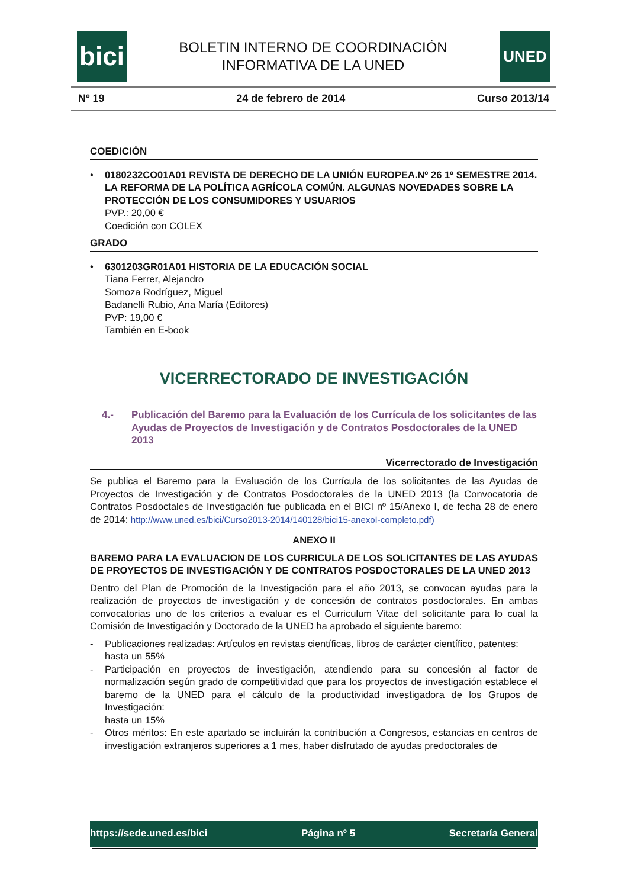bici
BOLETIN INTERNO DE COORDINACIÓN
INFORMATIVA DE LA UNED
UNED
Nº 19 24 de febrero de 2014 Curso 2013/14
COEDICIÓN
• 0180232CO01A01 REVISTA DE DERECHO DE LA UNIÓN EUROPEA.Nº 26 1º SEMESTRE 2014. LA REFORMA DE LA POLÍTICA AGRÍCOLA COMÚN. ALGUNAS NOVEDADES SOBRE LA PROTECCIÓN DE LOS CONSUMIDORES Y USUARIOS
PVP.: 20,00 €
Coedición con COLEX
GRADO
• 6301203GR01A01 HISTORIA DE LA EDUCACIÓN SOCIAL
Tiana Ferrer, Alejandro
Somoza Rodríguez, Miguel
Badanelli Rubio, Ana María (Editores)
PVP: 19,00 €
También en E-book
VICERRECTORADO DE INVESTIGACIÓN
4.- Publicación del Baremo para la Evaluación de los Currícula de los solicitantes de las Ayudas de Proyectos de Investigación y de Contratos Posdoctorales de la UNED 2013
Vicerrectorado de Investigación
Se publica el Baremo para la Evaluación de los Currícula de los solicitantes de las Ayudas de Proyectos de Investigación y de Contratos Posdoctorales de la UNED 2013 (la Convocatoria de Contratos Posdoctales de Investigación fue publicada en el BICI nº 15/Anexo I, de fecha 28 de enero de 2014: http://www.uned.es/bici/Curso2013-2014/140128/bici15-anexoI-completo.pdf)
ANEXO II
BAREMO PARA LA EVALUACION DE LOS CURRICULA DE LOS SOLICITANTES DE LAS AYUDAS DE PROYECTOS DE INVESTIGACIÓN Y DE CONTRATOS POSDOCTORALES DE LA UNED 2013
Dentro del Plan de Promoción de la Investigación para el año 2013, se convocan ayudas para la realización de proyectos de investigación y de concesión de contratos posdoctorales. En ambas convocatorias uno de los criterios a evaluar es el Curriculum Vitae del solicitante para lo cual la Comisión de Investigación y Doctorado de la UNED ha aprobado el siguiente baremo:
- Publicaciones realizadas: Artículos en revistas científicas, libros de carácter científico, patentes:
hasta un 55%
- Participación en proyectos de investigación, atendiendo para su concesión al factor de normalización según grado de competitividad que para los proyectos de investigación establece el baremo de la UNED para el cálculo de la productividad investigadora de los Grupos de Investigación:
hasta un 15%
- Otros méritos: En este apartado se incluirán la contribución a Congresos, estancias en centros de investigación extranjeros superiores a 1 mes, haber disfrutado de ayudas predoctorales de
https://sede.uned.es/bici Página nº 5 Secretaría General